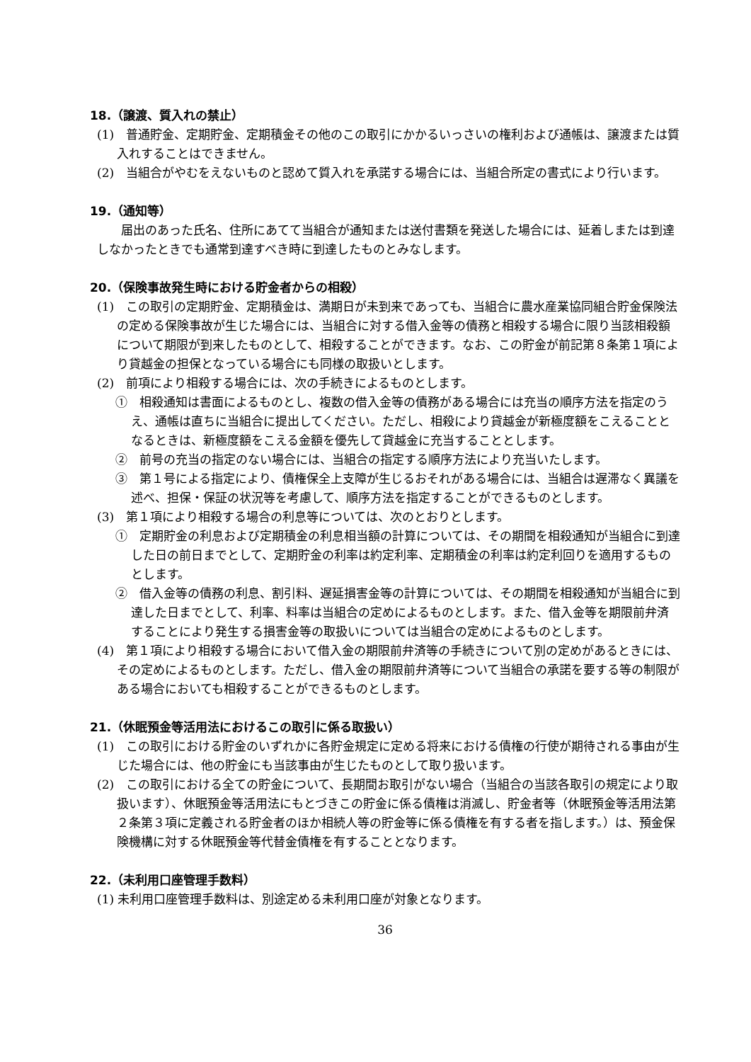18.（譲渡、質入れの禁止）
(1)　普通貯金、定期貯金、定期積金その他のこの取引にかかるいっさいの権利および通帳は、譲渡または質入れすることはできません。
(2)　当組合がやむをえないものと認めて質入れを承諾する場合には、当組合所定の書式により行います。
19.（通知等）
届出のあった氏名、住所にあてて当組合が通知または送付書類を発送した場合には、延着しまたは到達しなかったときでも通常到達すべき時に到達したものとみなします。
20.（保険事故発生時における貯金者からの相殺）
(1)　この取引の定期貯金、定期積金は、満期日が未到来であっても、当組合に農水産業協同組合貯金保険法の定める保険事故が生じた場合には、当組合に対する借入金等の債務と相殺する場合に限り当該相殺額について期限が到来したものとして、相殺することができます。なお、この貯金が前記第８条第１項により貸越金の担保となっている場合にも同様の取扱いとします。
(2)　前項により相殺する場合には、次の手続きによるものとします。
①　相殺通知は書面によるものとし、複数の借入金等の債務がある場合には充当の順序方法を指定のうえ、通帳は直ちに当組合に提出してください。ただし、相殺により貸越金が新極度額をこえることとなるときは、新極度額をこえる金額を優先して貸越金に充当することとします。
②　前号の充当の指定のない場合には、当組合の指定する順序方法により充当いたします。
③　第１号による指定により、債権保全上支障が生じるおそれがある場合には、当組合は遅滞なく異議を述べ、担保・保証の状況等を考慮して、順序方法を指定することができるものとします。
(3)　第１項により相殺する場合の利息等については、次のとおりとします。
①　定期貯金の利息および定期積金の利息相当額の計算については、その期間を相殺通知が当組合に到達した日の前日までとして、定期貯金の利率は約定利率、定期積金の利率は約定利回りを適用するものとします。
②　借入金等の債務の利息、割引料、遅延損害金等の計算については、その期間を相殺通知が当組合に到達した日までとして、利率、料率は当組合の定めによるものとします。また、借入金等を期限前弁済することにより発生する損害金等の取扱いについては当組合の定めによるものとします。
(4)　第１項により相殺する場合において借入金の期限前弁済等の手続きについて別の定めがあるときには、その定めによるものとします。ただし、借入金の期限前弁済等について当組合の承諾を要する等の制限がある場合においても相殺することができるものとします。
21.（休眠預金等活用法におけるこの取引に係る取扱い）
(1)　この取引における貯金のいずれかに各貯金規定に定める将来における債権の行使が期待される事由が生じた場合には、他の貯金にも当該事由が生じたものとして取り扱います。
(2)　この取引における全ての貯金について、長期間お取引がない場合（当組合の当該各取引の規定により取扱います）、休眠預金等活用法にもとづきこの貯金に係る債権は消滅し、貯金者等（休眠預金等活用法第２条第３項に定義される貯金者のほか相続人等の貯金等に係る債権を有する者を指します。）は、預金保険機構に対する休眠預金等代替金債権を有することとなります。
22.（未利用口座管理手数料）
(1) 未利用口座管理手数料は、別途定める未利用口座が対象となります。
36